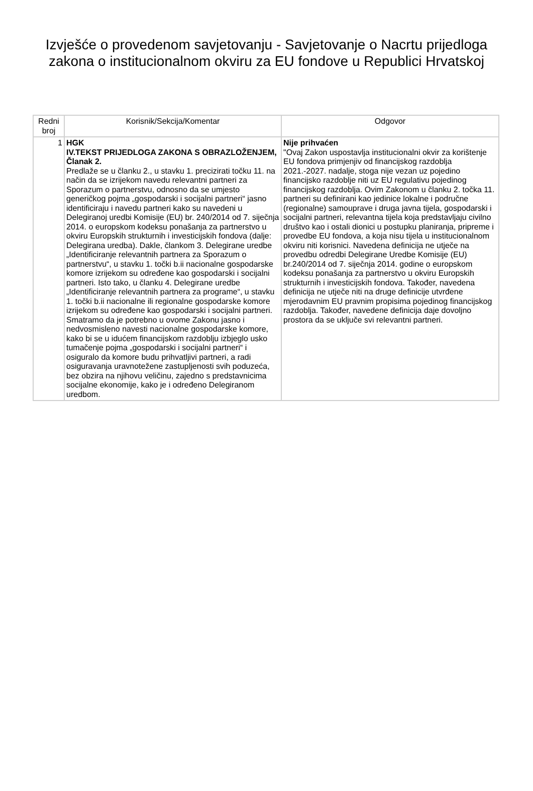Izvješće o provedenom savjetovanju - Savjetovanje o Nacrtu prijedloga zakona o institucionalnom okviru za EU fondove u Republici Hrvatskoj
| Redni broj | Korisnik/Sekcija/Komentar | Odgovor |
| --- | --- | --- |
| 1 | HGK IV.TEKST PRIJEDLOGA ZAKONA S OBRAZLOŽENJEM, Članak 2. Predlaže se u članku 2., u stavku 1. precizirati točku 11. na način da se izrijekom navedu relevantni partneri za Sporazum o partnerstvu, odnosno da se umjesto generičkog pojma „gospodarski i socijalni partneri“ jasno identificiraju i navedu partneri kako su navedeni u Delegiranoj uredbi Komisije (EU) br. 240/2014 od 7. siječnja 2014. o europskom kodeksu ponašanja za partnerstvo u okviru Europskih strukturnih i investicijskih fondova (dalje: Delegirana uredba). Dakle, člankom 3. Delegirane uredbe „Identificiranje relevantnih partnera za Sporazum o partnerstvu“, u stavku 1. točki b.ii nacionalne gospodarske komore izrijekom su određene kao gospodarski i socijalni partneri. Isto tako, u članku 4. Delegirane uredbe „Identificiranje relevantnih partnera za programe“, u stavku 1. točki b.ii nacionalne ili regionalne gospodarske komore izrijekom su određene kao gospodarski i socijalni partneri. Smatramo da je potrebno u ovome Zakonu jasno i nedvosmisleno navesti nacionalne gospodarske komore, kako bi se u idućem financijskom razdoblju izbjeglo usko tumačenje pojma „gospodarski i socijalni partneri“ i osiguralo da komore budu prihvatljivi partneri, a radi osiguravanja uravnotežene zastupljenosti svih poduzeća, bez obzira na njihovu veličinu, zajedno s predstavnicima socijalne ekonomije, kako je i određeno Delegiranom uredbom. | Nije prihvaćen "Ovaj Zakon uspostavlja institucionalni okvir za korištenje EU fondova primjenjiv od financijskog razdoblja 2021.-2027. nadalje, stoga nije vezan uz pojedino financijsko razdoblje niti uz EU regulativu pojedinog financijskog razdoblja. Ovim Zakonom u članku 2. točka 11. partneri su definirani kao jedinice lokalne i područne (regionalne) samouprave i druga javna tijela, gospodarski i socijalni partneri, relevantna tijela koja predstavljaju civilno društvo kao i ostali dionici u postupku planiranja, pripreme i provedbe EU fondova, a koja nisu tijela u institucionalnom okviru niti korisnici. Navedena definicija ne utječe na provedbu odredbi Delegirane Uredbe Komisije (EU) br.240/2014 od 7. siječnja 2014. godine o europskom kodeksu ponašanja za partnerstvo u okviru Europskih strukturnih i investicijskih fondova. Također, navedena definicija ne utječe niti na druge definicije utvrđene mjerodavnim EU pravnim propisima pojedinog financijskog razdoblja. Također, navedene definicija daje dovoljno prostora da se uključe svi relevantni partneri. |